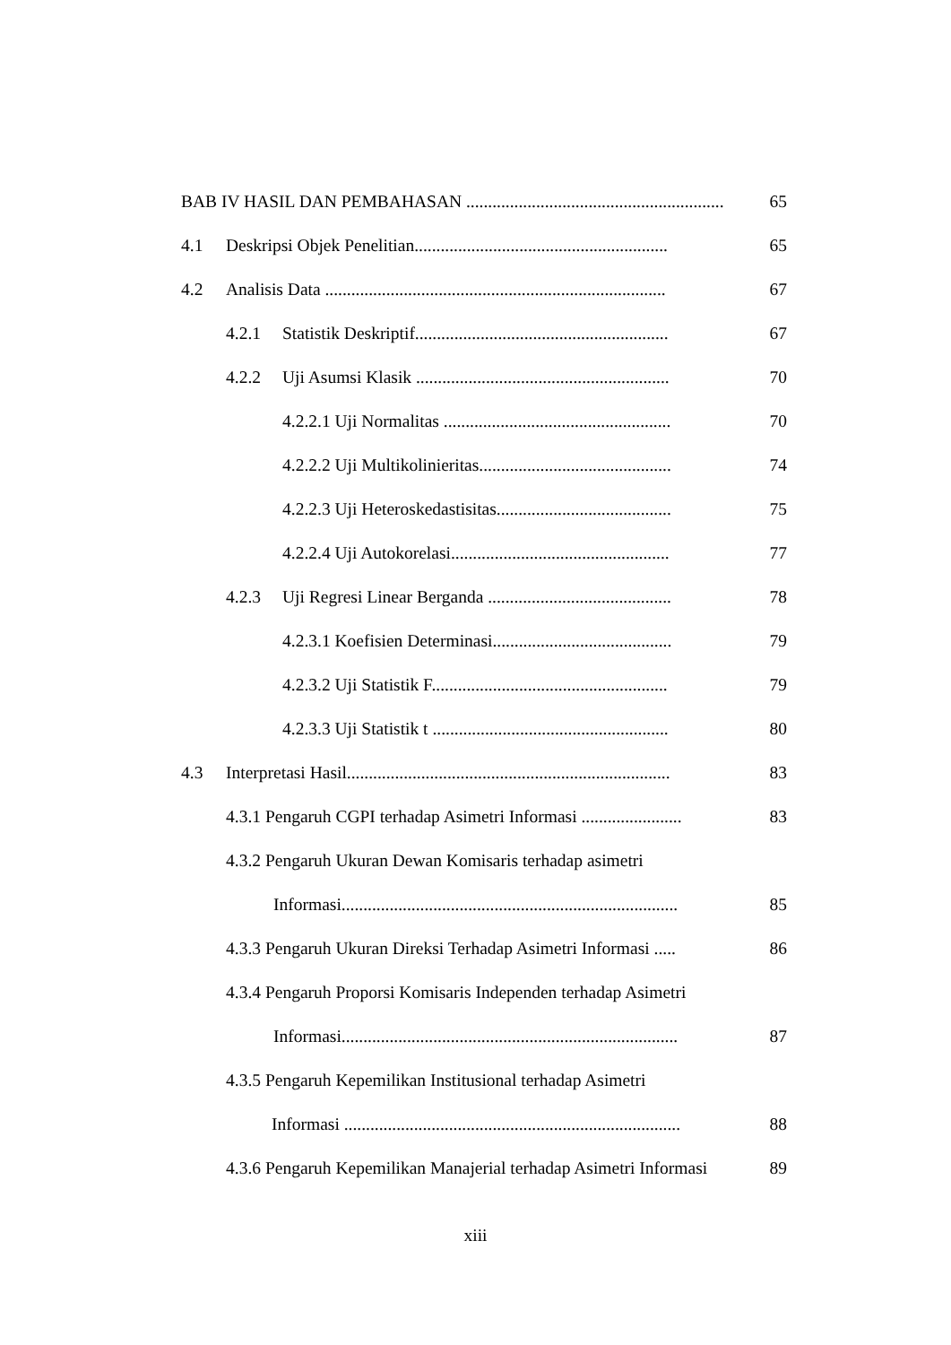BAB IV HASIL DAN PEMBAHASAN ............................................................ 65
4.1 Deskripsi Objek Penelitian.......................................................... 65
4.2 Analisis Data .............................................................................. 67
4.2.1 Statistik Deskriptif.......................................................... 67
4.2.2 Uji Asumsi Klasik .......................................................... 70
4.2.2.1 Uji Normalitas .................................................... 70
4.2.2.2 Uji Multikolinieritas............................................ 74
4.2.2.3 Uji Heteroskedastisitas........................................ 75
4.2.2.4 Uji Autokorelasi.................................................. 77
4.2.3 Uji Regresi Linear Berganda .......................................... 78
4.2.3.1 Koefisien Determinasi......................................... 79
4.2.3.2 Uji Statistik F...................................................... 79
4.2.3.3 Uji Statistik t ...................................................... 80
4.3 Interpretasi Hasil.......................................................................... 83
4.3.1 Pengaruh CGPI terhadap Asimetri Informasi ....................... 83
4.3.2 Pengaruh Ukuran Dewan Komisaris terhadap asimetri
Informasi............................................................................. 85
4.3.3 Pengaruh Ukuran Direksi Terhadap Asimetri Informasi ..... 86
4.3.4 Pengaruh Proporsi Komisaris Independen terhadap Asimetri
Informasi............................................................................. 87
4.3.5 Pengaruh Kepemilikan Institusional terhadap Asimetri
Informasi ............................................................................. 88
4.3.6 Pengaruh Kepemilikan Manajerial terhadap Asimetri Informasi 89
xiii